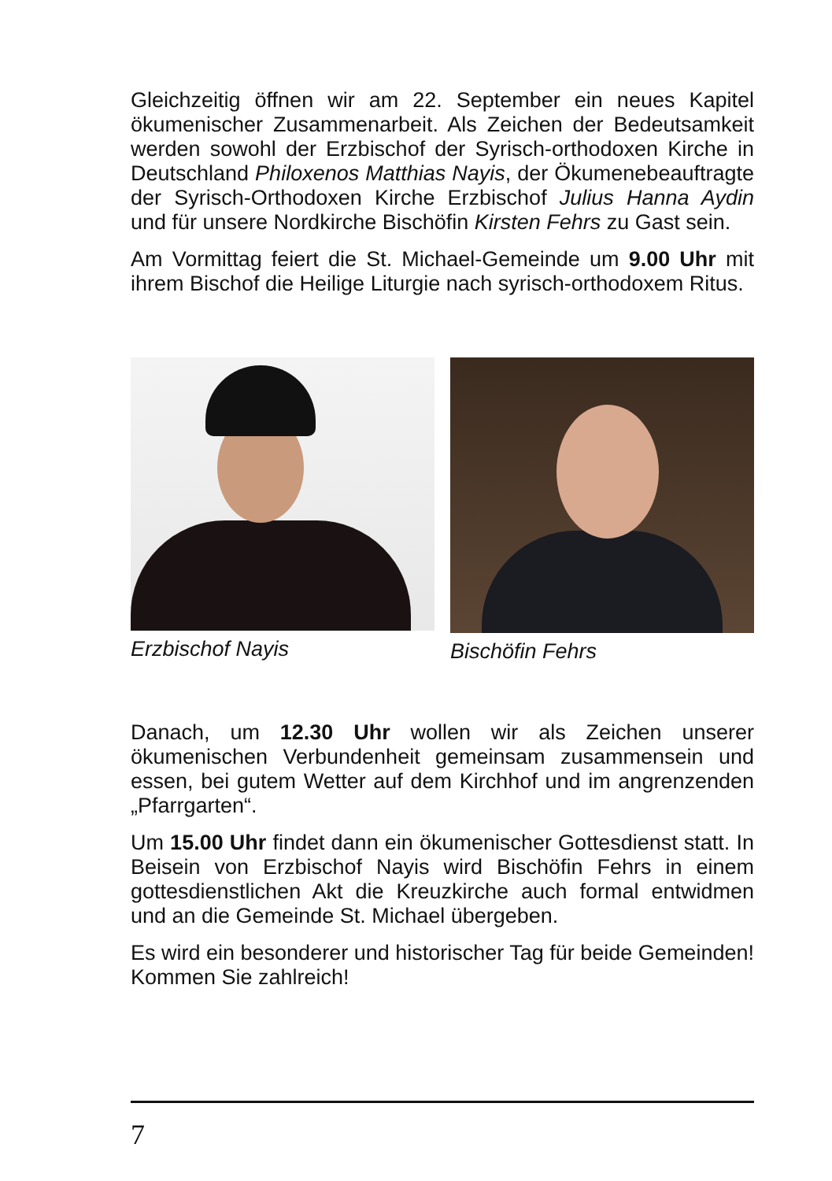Gleichzeitig öffnen wir am 22. September ein neues Kapitel ökumenischer Zusammenarbeit. Als Zeichen der Bedeutsamkeit werden sowohl der Erzbischof der Syrisch-orthodoxen Kirche in Deutschland Philoxenos Matthias Nayis, der Ökumenebeauftragte der Syrisch-Orthodoxen Kirche Erzbischof Julius Hanna Aydin und für unsere Nordkirche Bischöfin Kirsten Fehrs zu Gast sein.
Am Vormittag feiert die St. Michael-Gemeinde um 9.00 Uhr mit ihrem Bischof die Heilige Liturgie nach syrisch-orthodoxem Ritus.
Erzbischof Nayis Bischöfin Fehrs
Danach, um 12.30 Uhr wollen wir als Zeichen unserer ökumenischen Verbundenheit gemeinsam zusammensein und essen, bei gutem Wetter auf dem Kirchhof und im angrenzenden „Pfarrgarten“.
Um 15.00 Uhr findet dann ein ökumenischer Gottesdienst statt. In Beisein von Erzbischof Nayis wird Bischöfin Fehrs in einem gottesdienstlichen Akt die Kreuzkirche auch formal entwidmen und an die Gemeinde St. Michael übergeben.
Es wird ein besonderer und historischer Tag für beide Gemeinden!
Kommen Sie zahlreich!
7